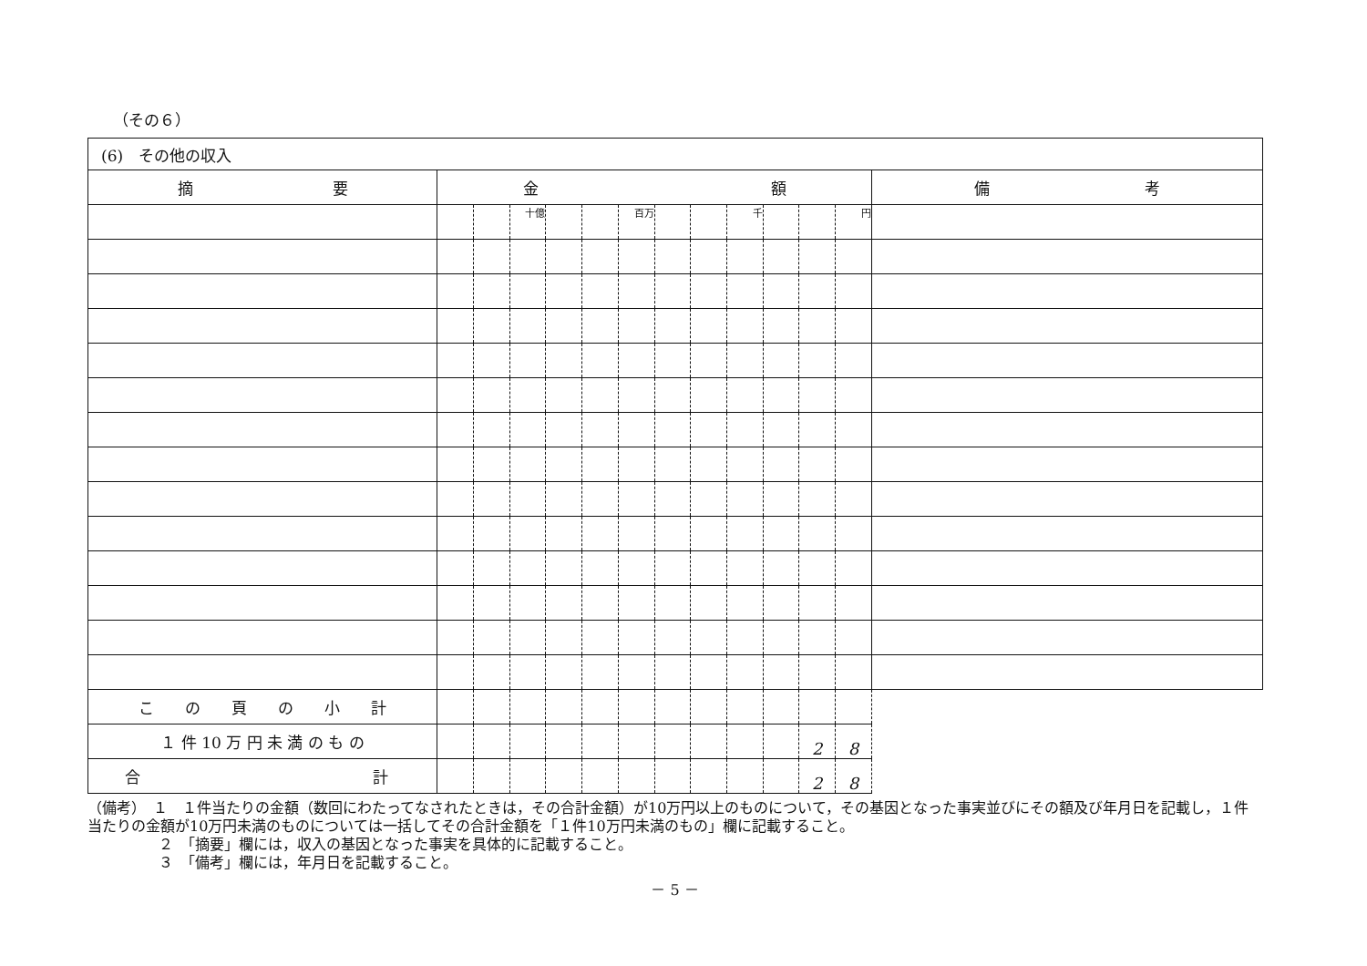（その６）
| (6) その他の収入 | | | | | | | | | | | | | |
| 摘 要 | 金 額 | | | | | | | | | | | | 備 考 |
| | | | 十億 | | | 百万 | | | 千 | | | 円 | |
| こ の 頁 の 小 計 | | | | | | | | | | | | | |
| １ 件 10 万 円 未 満 の も の | | | | | | | | | | | 2 | 8 | |
| 合 計 | | | | | | | | | | | 2 | 8 | |
（備考）　１　１件当たりの金額（数回にわたってなされたときは，その合計金額）が10万円以上のものについて，その基因となった事実並びにその額及び年月日を記載し，１件当たりの金額が10万円未満のものについては一括してその合計金額を「１件10万円未満のもの」欄に記載すること。
２　「摘要」欄には，収入の基因となった事実を具体的に記載すること。
３　「備考」欄には，年月日を記載すること。
－ 5 －